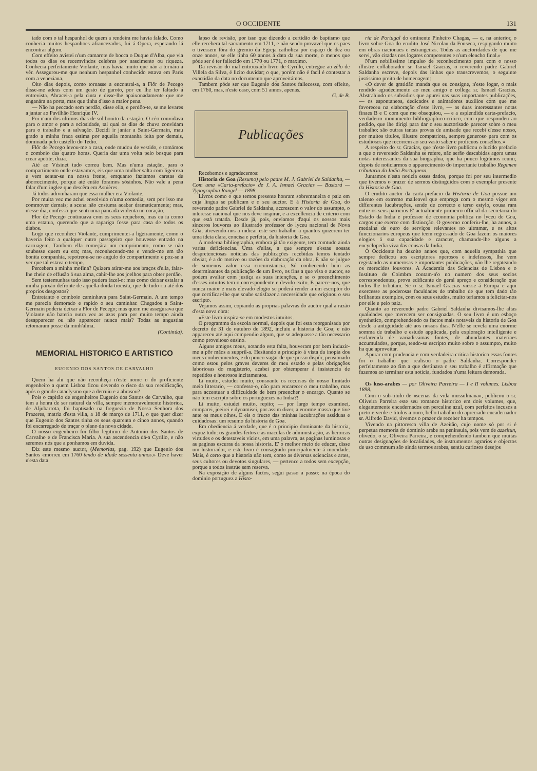O OCCIDENTE 131
tado com o tal hespanhol de quem a rendeira me havia falado. Como conhecia muitos hespanhoes afrancezados, fui á Opera, esperando lá encontrar algum.
Com effeito avistei n'um camarote de bocca o Duque d'Alba, que via todos os dias os recemvindos celebres por nascimento ou riqueza. Conhecia perfeitamente Violante, mas havia muito que não a tornára a vêr. Assegurou-me que nenhum hespanhol conhecido estava em Paris com a veneziana.
Oito dias depois, como tornasse a encontral-a, a Flôr de Pecego disse-me adeus com um gesto de garoto, por eu lhe ter faltado á entrevista. Abracei-a pela cinta e disse-lhe apaixonadamente que me enganára na porta, mas que tinha d'isso a maior pena.
— Não ha peccado sem perdão, disse ella, e perdôo-te, se me levares a jantar ao Pavilhão Henrique IV.
Foi n'um dos ultimos dias de sol bonito da estação. O céo convidava para o amor e para a ociosidade, tal qual os dias de chuva convidam para o trabalho e a salvação. Decidi ir jantar a Saint-Germain, mau grado a minha fraca estima por aquella montanha feita por demais, dominada pelo castello do Tedio.
Flôr de Pecego levou-me a casa, onde mudou de vestido, e tomámos o comboio das quatro horas. Queria dar uma volta pelo bosque para crear apetite, dizia.
Até ao Vésinet tudo correu bem. Mas n'uma estação, para o compartimento onde estavamos, eis que uma mulher salta com ligeireza e vem sentar-se na nossa frente, emquanto faziamos caretas de aborrecimento, porque até então foramos sósinhos. Não vale a pena falar d'um inglez que descêra em Asnières.
Já todos adivinharam que essa mulher era Violante.
Por muita vez me achei envolvido n'uma comedia, sem por isso me commover demais; a scena não costuma acabar dramaticamente; mas, n'esse dia, confesso que senti uma pancada violenta no coração.
Flor de Pecego continuava com os seus requebros, mas eu ia como uma estatua, querendo que a rapariga fosse para casa de todos os diabos.
Logo que reconheci Violante, cumprimentei-a ligeiramente, como o haveria feito a qualquer outro passageiro que houvesse entrado na carruagem. Tambem ella começára um cumprimento, como se não soubesse quem eu era; mas, reconhecendo-me e vendo-me em tão bonita companhia, repotreou-se no angulo do compartimento e poz-se a ver que tal estava o tempo.
Percebem a minha mofina? Quizera atirar-me aos braços d'ella, falar-lhe cheio de effusão á sua alma, cahir-lhe aos joelhos para obter perdão.
Sem testemunhas tudo isso pudera fazel-o; mas como deixar estalar a minha paixão defronte de aquella doida trocista, que de tudo ria até dos proprios desgostos?
Entretanto o comboio caminhava para Saint-Germain. A um tempo me parecia demorado e rapido o seu caminhar. Chegados a Saint-Germain poderia deixar a Flor de Pecego; mas quem me assegurava que Violante não bateria outra vez as azas para por muito tempo ainda desapparecer ou não apparecer nunca mais? Todas as angustias retomaram posse da minh'alma.
(Continúa).
MEMORIAL HISTORICO E ARTISTICO
EUGENIO DOS SANTOS DE CARVALHO
Quem ha ahi que não reconheça n'este nome o do proficiente engenheiro a quem Lisboa ficou devendo o risco da sua reedificação, após o grande cataclysmo que a derruiu e a abrasou?
Pois o capitão de engenheiros Eugenio dos Santos de Carvalho, que tem a honra de ser natural da villa, sempre memoravelmente historica, de Aljubarrota, foi baptisado na freguezia de Nossa Senhora dos Prazeres, matriz d'esta villa, a 18 de março de 1711, o que quer dizer que Eugenio dos Santos tinha os seus quarenta e cinco annos, quando foi encarregado de traçar o plano da nova cidade.
O nosso engenheiro foi filho legitimo de Antonio dos Santos de Carvalho e de Francisca Maria. A sua ascendencia dá-a Cyrillo, e não seremos nós que a ponhamos em duvida.
Diz este mesmo auctor, (Memorias, pag. 192) que Eugenio dos Santos «morreu em 1760 tendo de idade sessenta annos.» Deve haver n'esta data
lapso de revisão, por isso que dizendo a certidão do baptismo que elle recebera tal sacramento em 1711, e não sendo provavel que os paes o tivessem fóra do gremio da Egreja catholica por espaço de dez ou onze annos, se elle tinha 60 annos á data da sua morte, o menos que póde ser é ter fallecido em 1770 ou 1771, o maximo.
Da revisão do mal entrouxado livro de Cyrillo, entregue ao zêlo de Villela da Silva, é licito duvidar; o que, porém não é facil é contestar a exactidão da data no documento que aproveitámos.
Tambem póde ser que Eugenio dos Santos fallecesse, com effeito, em 1760, mas, n'este caso, com 51 annos, apenas.
G. de B.
Publicações
Recebemos e agradecemos:
Historia de Goa (Resumo) pelo padre M. J. Gabriel de Saldanha, — Com uma «Carta-prefacio» de J. A. Ismael Gracias — Bastorá — Typographia Rangel — 1898.
Livros como o que temos presente honram sobremaneira o paiz em cuja lingua se publicam e o seu auctor. E á Historia de Goa, do reverendo padre Gabriel de Saldanha, accrescem o valor do assumpto, o interesse nacional que nos deve inspirar, e a excellencia de criterio com que está tratada. Desde já, pois, enviamos d'aqui os nossos mais sinceros louvores ao illustrado professor do lyceu nacional de Nova Gôa, atrevendo-nos a indicar este seu trabalho a quantos quizerem ter uma ideia clara, concisa e perfeita, da historia de Goa.
A moderna bibliographia, embora já tão exigente, tem comtudo ainda varias deficiencias. Uma d'ellas, a que sempre n'estas nossas despretenciosas noticias das publicações recebidas temos tentado obviar, é a do motivo ou razões da elaboração da obra. E não se julgue de somenos valor essa circumstancia. Só conhecendo bem as determinantes da publicação de um livro, os fins a que visa o auctor, se podem avaliar com justiça as suas intenções, e se o preenchimento d'esses intuitos tem o correspondente e devido exito. E parece-nos, que nunca maior e mais elevado elogio se poderá render a um escriptor do que certificar-lhe que soube satisfazer a necessidade que originou o seu escripto.
Vejamos assim, copiando as proprias palavras do auctor qual a razão d'esta nova obra:
«Este livro inspira-se em modestos intuitos.
O programma da escola normal, depois que foi esta reorganisada por decreto de 31 de outubro de 1892, incluiu a historia de Goa; e não appareceu até aqui compendio algum, que se adequasse a tão necessario como proveitoso ensino.
Alguns amigos meus, notando esta falta, houveram por bem induzir-me a pôr mãos a suppril-a. Hesitando a principio á vista da inopia dos meus conhecimentos, e do pouco vagar de que posso dispôr, pensionado como estou pelos graves deveres do meu estado e pelas obrigações laboriosas do magisterio, acabei por obtemperar á insistencia de repetidos e honrosos incitamentos.
Li muito, estudei muito, consoante os recursos do nosso limitado meio litterario, — confesso-o, não para encarecer o meu trabalho, mas para accentuar a difficuldade de bem preencher o encargo. Quanto se não tem escripto sobre os portuguezes na India?!
Li muito, estudei muito, repito; — por largo tempo examinei, comparei, joeirei e dynamisei, por assim dizer, a enorme massa que tive ante os meus olhos. E eis o fructo das minhas lucubrações assiduas e cuidadosas: um resumo da historia de Goa.
Em obediencia á verdade, que é o principio dominante da historia, expuz tudo: os grandes feitos e as maculas de administração, as heroicas virtudes e os detestaveis vicios, em uma palavra, as paginas luminosas e as paginas escuras da nossa historia. E' o melhor meio de educar, disse um historiador, e este livro é consagrado principalmente á mocidade. Mais, é certo que a historia não tem, como as diversas sciencias e artes, seus cultores ou devotos singulares, — pertence a todos sem excepção, porque a todos instrúe sem reserva.
Na exposição de alguns factos, segui passo a passo: na época do dominio portuguez a Histo-
ria de Portugal do eminente Pinheiro Chagas, — e, na anterior, o livro sobre Goa do erudito José Nicolau da Fonseca, respigando muito em obras nacionaes e estrangeiras. Todas as auctoridades de que me servi, vão citadas nos logares competentes e n'um elencho final.»
N'um nobilissimo impulso de reconhecimento para com o nosso illustre collaborador sr. Ismael Gracias, o reverendo padre Gabriel Saldanha escreve, depois das linhas que transcrevemos, o seguinte justissimo preito de homenagem:
«O dever de gratidão manda que eu consigne, n'este logar, o mais rendido agradecimento ao meu amigo e collega sr. Ismael Gracias. Abstrahindo os subsidios que apurei nas suas importantes publicações, — os espontaneos, dedicados e animadores auxilios com que me favoreceu na elaboração d'este livro, — as duas interessantes notas finaes B e C com que me obsequiou, — e a esplendida carta-prefacio, verdadeiro monumento bibliographico-critico, com que respondeu ao pedido, que lhe dirigi para dar o seu auctorisado parecer sobre o meu trabalho: são outras tantas provas de amisade que recebi d'esse nosso, por muitos titulos, illustre compatriota, sempre generoso para com os estudiosos que recorrem ao seu vasto saber e proficuos conselhos.»
A respeito do sr. Gracias, que n'este livro publicou o lucido prefacio a que o reverendo Saldanha se refere, não serão descabidas agora umas notas interessantes da sua biographia, que ha pouco lográmos reunir, depois de noticiarmos o apparecimento do importante trabalho Regimen tributario da India Portugueza.
Juntamos n'esta noticia esses dados, porque foi por seu intermedio que tivemos o prazer de sermos distinguidos com o exemplar presente da Historia de Goa.
O erudito auctor da carta-prefacio da Historia de Goa possue um talento em extremo malleavel que emprega com o mesmo vigor em differentes lucubrações, sendo de correcto e terso estylo, cousa rara entre os seus patricios E' actualmente primeiro official da secretaria do Estado da India e professor de economia politica no lyceu de Goa, cargos que exerce com distincção. O governo conferiu-lhe, ha annos, a medalha de ouro de serviços relevantes no ultramar, e os altos funccionarios europeus que teem regressado de Goa fazem os maiores elogios á sua capacidade e caracter, chamando-lhe alguns a encyclopedia viva das cousas da India.
O Occidente ha dezoito annos que, com aquella sympathia que sempre dedicou aos escriptores operosos e indefessos, lhe vem registando as numerosas e importantes publicações, não lhe regateando os merecidos louvores. A Academia das Sciencias de Lisboa e o Instituto de Coimbra contam-n'o no numero dos seus socios correspondentes, prova edificante do geral apreço e consideração que todos lhe tributam. Se o sr. Ismael Gracias viesse á Europa e aqui exercesse as poderosas faculdades de trabalho de que tem dado tão brilhantes exemplos, com os seus estudos, muito teriamos a felicitar-nos por elle e pelo paiz.
Quanto ao reverendo padre Gabriel Saldanha divisamos-lhe altas qualidades que merecem ser consignadas. O seu livro é um esboço synthetico, comprehendendo os factos mais notaveis da historia de Goa desde a antiguidade até aos nossos dias. N'elle se revela uma enorme somma de trabalho e estudo applicada, pela exploração intelligente e esclarecida de variadissimas fontes, de abundantes materiaes accumulados, porque, tendo-se escripto muito sobre o assumpto, muito ha que aproveitar.
Apurar com prudencia e com verdadeira critica historica essas fontes foi o trabalho que realisou o padre Saldanha. Corresponder perfeitamente ao fim a que destinava o seu trabalho é affirmação que fazemos ao terminar esta noticia, fundados n'uma leitura demorada.
Os luso-arabes — por Oliveira Parreira — I e II volumes. Lisboa 1898.
Com o sub-titulo de «scenas da vida mussulmana», publicou o sr. Oliveira Parreira este seu romance historico em dois volumes, que, elegantemente encadernados em percaline azul, com perfeitos incusos a preto e verde e titulos a ouro, bello trabalho do apreciado encadernador sr. Alfredo David, tivemos o prazer de receber ha tempos.
Vivendo na pittoresca villa de Azeitão, cujo nome só por si é perpetua memoria do dominio arabe na peninsula, pois vem de azzeitun, olivedo, o sr. Oliveira Parreira, e comprehendendo tambem que muitas outras designações de localidades, de instrumentos agrarios e objectos de uso commum são ainda termos arabes, sentiu curiosos desejos